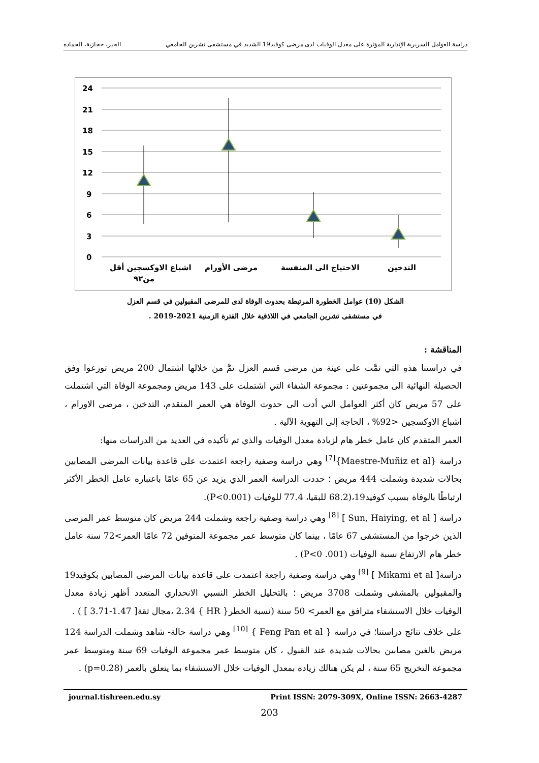دراسة العوامل السريرية الإنذارية المؤثرة على معدل الوفيات لدى مرضى كوفيد19 الشديد في مستشفى تشرين الجامعي الخير، حجازية، الحماده
24
21
18
15
12
9
6
3
0
اشباع الاوكسجين أقل
من٩٢
مرضى الأورام
الاحتياج الى المنفسة
التدخين
الشكل (10) عوامل الخطورة المرتبطة بحدوث الوفاة لدى للمرضى المقبولين في قسم العزل
في مستشفى تشرين الجامعي في اللاذقية خلال الفترة الزمنية 2021-2019 .
المناقشة :
في دراستنا هذهِ التي تمَّت على عينة من مرضى قسم العزل تمَّ من خلالها اشتمال 200 مريض توزعوا وفق الحصيلة النهائية الى مجموعتين : مجموعة الشفاء التي اشتملت على 143 مريض ومجموعة الوفاة التي اشتملت على 57 مريض كان أكثر العوامل التي أدت الى حدوث الوفاة هي العمر المتقدم، التدخين ، مرضى الاورام ، اشباع الاوكسجين <92% ، الحاجة إلى التهوية الآلية .
العمر المتقدم كان عامل خطر هام لزيادة معدل الوفيات والذي تم تأكيده في العديد من الدراسات منها:
دراسة {Maestre-Muñiz et al}<sup>[7]</sup> وهي دراسة وصفية راجعة اعتمدت على قاعدة بيانات المرضى المصابين بحالات شديدة وشملت 444 مريض ؛ حددت الدراسة العمر الذي يزيد عن 65 عامًا باعتباره عامل الخطر الأكثر ارتباطًا بالوفاة بسبب كوفيد19،(68.2 للبقيا، 77.4 للوفيات (P<0.001).
دراسة [ Sun, Haiying, et al ] <sup>[8]</sup> وهي دراسة وصفية راجعة وشملت 244 مريض كان متوسط عمر المرضى الذين خرجوا من المستشفى 67 عامًا ، بينما كان متوسط عمر مجموعة المتوفين 72 عامًا العمر>72 سنة عامل خطر هام الارتفاع نسبة الوفيات (P<0 .001) .
دراسة[ Mikami et al ] <sup>[9]</sup> وهي دراسة وصفية راجعة اعتمدت على قاعدة بيانات المرضى المصابين بكوفيد19 والمقبولين بالمشفى وشملت 3708 مريض ؛ بالتحليل الخطر النسبي الانحداري المتعدد أظهر زيادة معدل الوفيات خلال الاستشفاء مترافق مع العمر> 50 سنة (نسبة الخطر{ HR } 2.34 ،مجال ثقة[ 1.47-3.71 ] ) .
على خلاف نتائج دراستنا؛ في دراسة { Feng Pan et al } <sup>[10]</sup> وهي دراسة حالة- شاهد وشملت الدراسة 124 مريض بالغين مصابين بحالات شديدة عند القبول ، كان متوسط عمر مجموعة الوفيات 69 سنة ومتوسط عمر مجموعة التخريج 65 سنة ، لم يكن هنالك زيادة بمعدل الوفيات خلال الاستشفاء بما يتعلق بالعمر (p=0.28) .
journal.tishreen.edu.sy Print ISSN: 2079-309X, Online ISSN: 2663-4287
203